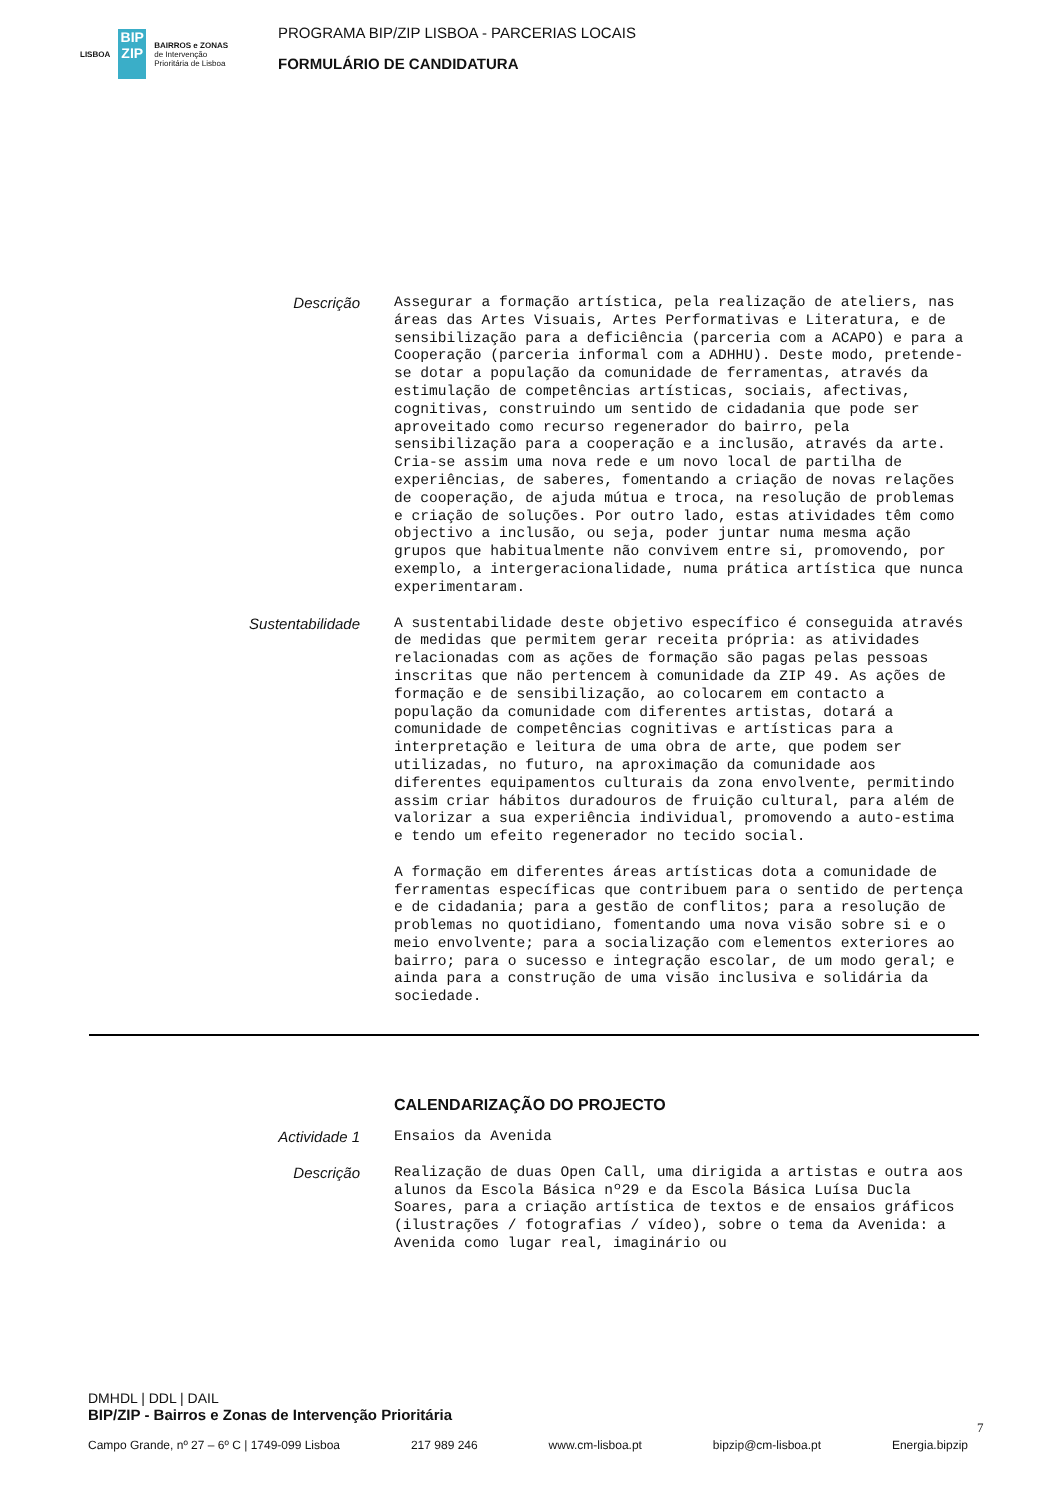LISBOA
BIP ZIP
BAIRROS e ZONAS
de Intervenção
Prioritária de Lisboa
PROGRAMA BIP/ZIP LISBOA - PARCERIAS LOCAIS
FORMULÁRIO DE CANDIDATURA
Descrição
Assegurar a formação artística, pela realização de ateliers, nas áreas das Artes Visuais, Artes Performativas e Literatura, e de sensibilização para a deficiência (parceria com a ACAPO) e para a Cooperação (parceria informal com a ADHHU). Deste modo, pretende-se dotar a população da comunidade de ferramentas, através da estimulação de competências artísticas, sociais, afectivas, cognitivas, construindo um sentido de cidadania que pode ser aproveitado como recurso regenerador do bairro, pela sensibilização para a cooperação e a inclusão, através da arte. Cria-se assim uma nova rede e um novo local de partilha de experiências, de saberes, fomentando a criação de novas relações de cooperação, de ajuda mútua e troca, na resolução de problemas e criação de soluções. Por outro lado, estas atividades têm como objectivo a inclusão, ou seja, poder juntar numa mesma ação grupos que habitualmente não convivem entre si, promovendo, por exemplo, a intergeracionalidade, numa prática artística que nunca experimentaram.
Sustentabilidade
A sustentabilidade deste objetivo específico é conseguida através de medidas que permitem gerar receita própria: as atividades relacionadas com as ações de formação são pagas pelas pessoas inscritas que não pertencem à comunidade da ZIP 49. As ações de formação e de sensibilização, ao colocarem em contacto a população da comunidade com diferentes artistas, dotará a comunidade de competências cognitivas e artísticas para a interpretação e leitura de uma obra de arte, que podem ser utilizadas, no futuro, na aproximação da comunidade aos diferentes equipamentos culturais da zona envolvente, permitindo assim criar hábitos duradouros de fruição cultural, para além de valorizar a sua experiência individual, promovendo a auto-estima e tendo um efeito regenerador no tecido social. A formação em diferentes áreas artísticas dota a comunidade de ferramentas específicas que contribuem para o sentido de pertença e de cidadania; para a gestão de conflitos; para a resolução de problemas no quotidiano, fomentando uma nova visão sobre si e o meio envolvente; para a socialização com elementos exteriores ao bairro; para o sucesso e integração escolar, de um modo geral; e ainda para a construção de uma visão inclusiva e solidária da sociedade.
CALENDARIZAÇÃO DO PROJECTO
Actividade 1
Ensaios da Avenida
Descrição
Realização de duas Open Call, uma dirigida a artistas e outra aos alunos da Escola Básica nº29 e da Escola Básica Luísa Ducla Soares, para a criação artística de textos e de ensaios gráficos (ilustrações / fotografias / vídeo), sobre o tema da Avenida: a Avenida como lugar real, imaginário ou
DMHDL | DDL | DAIL
BIP/ZIP - Bairros e Zonas de Intervenção Prioritária
7
Campo Grande, nº 27 – 6º C | 1749-099 Lisboa 217 989 246 www.cm-lisboa.pt bipzip@cm-lisboa.pt Energia.bipzip